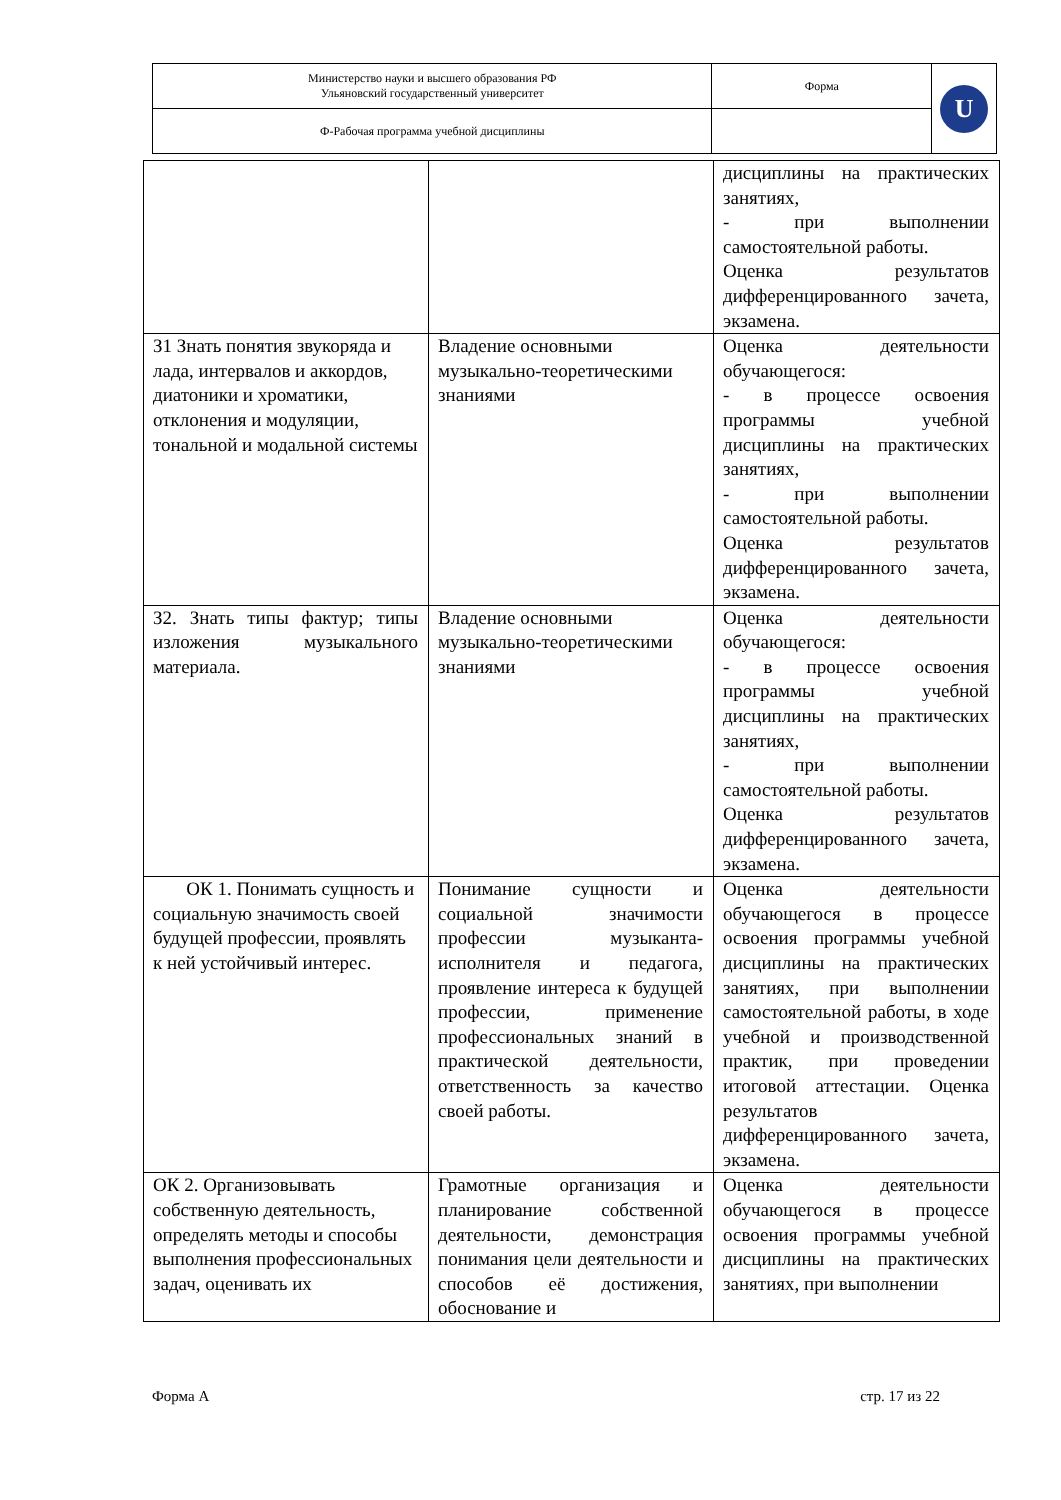| Министерство науки и высшего образования РФ Ульяновский государственный университет | Форма | U |
| Ф-Рабочая программа учебной дисциплины | | |
| | | дисциплины на практических занятиях, - при выполнении самостоятельной работы. Оценка результатов дифференцированного зачета, экзамена. |
| З1 Знать понятия звукоряда и лада, интервалов и аккордов, диатоники и хроматики, отклонения и модуляции, тональной и модальной системы | Владение основными музыкально-теоретическими знаниями | Оценка деятельности обучающегося: - в процессе освоения программы учебной дисциплины на практических занятиях, - при выполнении самостоятельной работы. Оценка результатов дифференцированного зачета, экзамена. |
| З2. Знать типы фактур; типы изложения музыкального материала. | Владение основными музыкально-теоретическими знаниями | Оценка деятельности обучающегося: - в процессе освоения программы учебной дисциплины на практических занятиях, - при выполнении самостоятельной работы. Оценка результатов дифференцированного зачета, экзамена. |
| ОК 1. Понимать сущность и социальную значимость своей будущей профессии, проявлять к ней устойчивый интерес. | Понимание сущности и социальной значимости профессии музыканта-исполнителя и педагога, проявление интереса к будущей профессии, применение профессиональных знаний в практической деятельности, ответственность за качество своей работы. | Оценка деятельности обучающегося в процессе освоения программы учебной дисциплины на практических занятиях, при выполнении самостоятельной работы, в ходе учебной и производственной практик, при проведении итоговой аттестации. Оценка результатов дифференцированного зачета, экзамена. |
| ОК 2. Организовывать собственную деятельность, определять методы и способы выполнения профессиональных задач, оценивать их | Грамотные организация и планирование собственной деятельности, демонстрация понимания цели деятельности и способов её достижения, обоснование и | Оценка деятельности обучающегося в процессе освоения программы учебной дисциплины на практических занятиях, при выполнении |
Форма А стр. 17 из 22